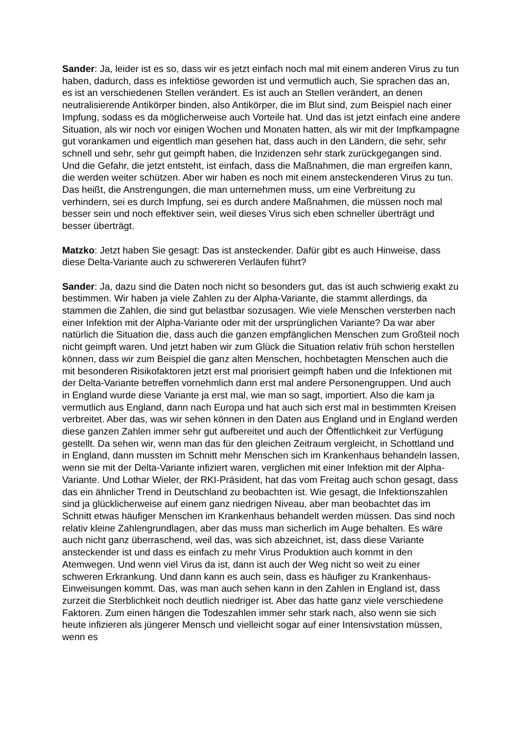Sander: Ja, leider ist es so, dass wir es jetzt einfach noch mal mit einem anderen Virus zu tun haben, dadurch, dass es infektiöse geworden ist und vermutlich auch, Sie sprachen das an, es ist an verschiedenen Stellen verändert. Es ist auch an Stellen verändert, an denen neutralisierende Antikörper binden, also Antikörper, die im Blut sind, zum Beispiel nach einer Impfung, sodass es da möglicherweise auch Vorteile hat. Und das ist jetzt einfach eine andere Situation, als wir noch vor einigen Wochen und Monaten hatten, als wir mit der Impfkampagne gut vorankamen und eigentlich man gesehen hat, dass auch in den Ländern, die sehr, sehr schnell und sehr, sehr gut geimpft haben, die Inzidenzen sehr stark zurückgegangen sind. Und die Gefahr, die jetzt entsteht, ist einfach, dass die Maßnahmen, die man ergreifen kann, die werden weiter schützen. Aber wir haben es noch mit einem ansteckenderen Virus zu tun. Das heißt, die Anstrengungen, die man unternehmen muss, um eine Verbreitung zu verhindern, sei es durch Impfung, sei es durch andere Maßnahmen, die müssen noch mal besser sein und noch effektiver sein, weil dieses Virus sich eben schneller überträgt und besser überträgt.
Matzko: Jetzt haben Sie gesagt: Das ist ansteckender. Dafür gibt es auch Hinweise, dass diese Delta-Variante auch zu schwereren Verläufen führt?
Sander: Ja, dazu sind die Daten noch nicht so besonders gut, das ist auch schwierig exakt zu bestimmen. Wir haben ja viele Zahlen zu der Alpha-Variante, die stammt allerdings, da stammen die Zahlen, die sind gut belastbar sozusagen. Wie viele Menschen versterben nach einer Infektion mit der Alpha-Variante oder mit der ursprünglichen Variante? Da war aber natürlich die Situation die, dass auch die ganzen empfänglichen Menschen zum Großteil noch nicht geimpft waren. Und jetzt haben wir zum Glück die Situation relativ früh schon herstellen können, dass wir zum Beispiel die ganz alten Menschen, hochbetagten Menschen auch die mit besonderen Risikofaktoren jetzt erst mal priorisiert geimpft haben und die Infektionen mit der Delta-Variante betreffen vornehmlich dann erst mal andere Personengruppen. Und auch in England wurde diese Variante ja erst mal, wie man so sagt, importiert. Also die kam ja vermutlich aus England, dann nach Europa und hat auch sich erst mal in bestimmten Kreisen verbreitet. Aber das, was wir sehen können in den Daten aus England und in England werden diese ganzen Zahlen immer sehr gut aufbereitet und auch der Öffentlichkeit zur Verfügung gestellt. Da sehen wir, wenn man das für den gleichen Zeitraum vergleicht, in Schottland und in England, dann mussten im Schnitt mehr Menschen sich im Krankenhaus behandeln lassen, wenn sie mit der Delta-Variante infiziert waren, verglichen mit einer Infektion mit der Alpha-Variante. Und Lothar Wieler, der RKI-Präsident, hat das vom Freitag auch schon gesagt, dass das ein ähnlicher Trend in Deutschland zu beobachten ist. Wie gesagt, die Infektionszahlen sind ja glücklicherweise auf einem ganz niedrigen Niveau, aber man beobachtet das im Schnitt etwas häufiger Menschen im Krankenhaus behandelt werden müssen. Das sind noch relativ kleine Zahlengrundlagen, aber das muss man sicherlich im Auge behalten. Es wäre auch nicht ganz überraschend, weil das, was sich abzeichnet, ist, dass diese Variante ansteckender ist und dass es einfach zu mehr Virus Produktion auch kommt in den Atemwegen. Und wenn viel Virus da ist, dann ist auch der Weg nicht so weit zu einer schweren Erkrankung. Und dann kann es auch sein, dass es häufiger zu Krankenhaus-Einweisungen kommt. Das, was man auch sehen kann in den Zahlen in England ist, dass zurzeit die Sterblichkeit noch deutlich niedriger ist. Aber das hatte ganz viele verschiedene Faktoren. Zum einen hängen die Todeszahlen immer sehr stark nach, also wenn sie sich heute infizieren als jüngerer Mensch und vielleicht sogar auf einer Intensivstation müssen, wenn es